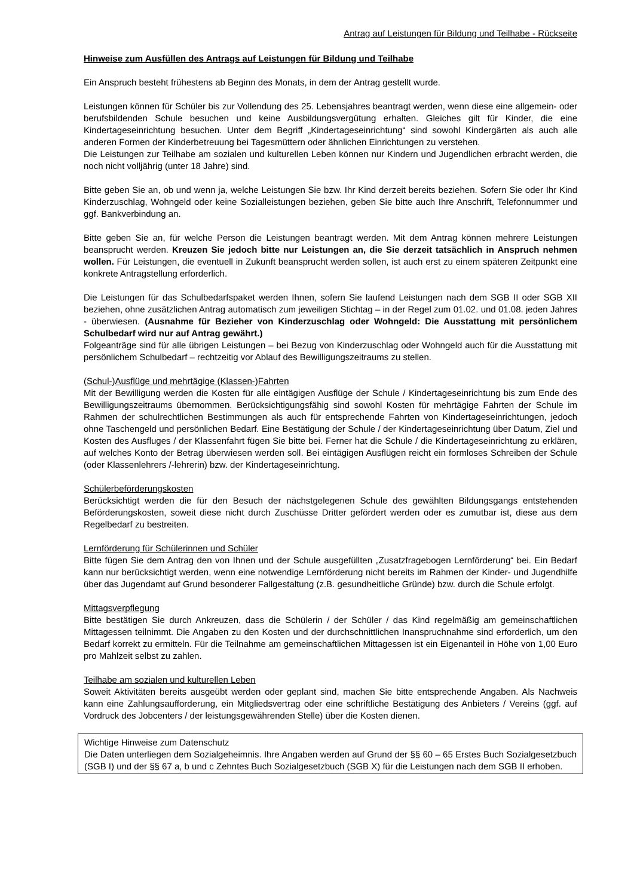Antrag auf Leistungen für Bildung und Teilhabe - Rückseite
Hinweise zum Ausfüllen des Antrags auf Leistungen für Bildung und Teilhabe
Ein Anspruch besteht frühestens ab Beginn des Monats, in dem der Antrag gestellt wurde.
Leistungen können für Schüler bis zur Vollendung des 25. Lebensjahres beantragt werden, wenn diese eine allgemein- oder berufsbildenden Schule besuchen und keine Ausbildungsvergütung erhalten. Gleiches gilt für Kinder, die eine Kindertageseinrichtung besuchen. Unter dem Begriff „Kindertageseinrichtung“ sind sowohl Kindergärten als auch alle anderen Formen der Kinderbetreuung bei Tagesmüttern oder ähnlichen Einrichtungen zu verstehen.
Die Leistungen zur Teilhabe am sozialen und kulturellen Leben können nur Kindern und Jugendlichen erbracht werden, die noch nicht volljährig (unter 18 Jahre) sind.
Bitte geben Sie an, ob und wenn ja, welche Leistungen Sie bzw. Ihr Kind derzeit bereits beziehen. Sofern Sie oder Ihr Kind Kinderzuschlag, Wohngeld oder keine Sozialleistungen beziehen, geben Sie bitte auch Ihre Anschrift, Telefonnummer und ggf. Bankverbindung an.
Bitte geben Sie an, für welche Person die Leistungen beantragt werden. Mit dem Antrag können mehrere Leistungen beansprucht werden. Kreuzen Sie jedoch bitte nur Leistungen an, die Sie derzeit tatsächlich in Anspruch nehmen wollen. Für Leistungen, die eventuell in Zukunft beansprucht werden sollen, ist auch erst zu einem späteren Zeitpunkt eine konkrete Antragstellung erforderlich.
Die Leistungen für das Schulbedarfspaket werden Ihnen, sofern Sie laufend Leistungen nach dem SGB II oder SGB XII beziehen, ohne zusätzlichen Antrag automatisch zum jeweiligen Stichtag – in der Regel zum 01.02. und 01.08. jeden Jahres - überwiesen. (Ausnahme für Bezieher von Kinderzuschlag oder Wohngeld: Die Ausstattung mit persönlichem Schulbedarf wird nur auf Antrag gewährt.)
Folgeanträge sind für alle übrigen Leistungen – bei Bezug von Kinderzuschlag oder Wohngeld auch für die Ausstattung mit persönlichem Schulbedarf – rechtzeitig vor Ablauf des Bewilligungszeitraums zu stellen.
(Schul-)Ausflüge und mehrtägige (Klassen-)Fahrten
Mit der Bewilligung werden die Kosten für alle eintägigen Ausflüge der Schule / Kindertageseinrichtung bis zum Ende des Bewilligungszeitraums übernommen. Berücksichtigungsfähig sind sowohl Kosten für mehrtägige Fahrten der Schule im Rahmen der schulrechtlichen Bestimmungen als auch für entsprechende Fahrten von Kindertageseinrichtungen, jedoch ohne Taschengeld und persönlichen Bedarf. Eine Bestätigung der Schule / der Kindertageseinrichtung über Datum, Ziel und Kosten des Ausfluges / der Klassenfahrt fügen Sie bitte bei. Ferner hat die Schule / die Kindertageseinrichtung zu erklären, auf welches Konto der Betrag überwiesen werden soll. Bei eintägigen Ausflügen reicht ein formloses Schreiben der Schule (oder Klassenlehrers /-lehrerin) bzw. der Kindertageseinrichtung.
Schülerbeförderungskosten
Berücksichtigt werden die für den Besuch der nächstgelegenen Schule des gewählten Bildungsgangs entstehenden Beförderungskosten, soweit diese nicht durch Zuschüsse Dritter gefördert werden oder es zumutbar ist, diese aus dem Regelbedarf zu bestreiten.
Lernförderung für Schülerinnen und Schüler
Bitte fügen Sie dem Antrag den von Ihnen und der Schule ausgefüllten „Zusatzfragebogen Lernförderung“ bei. Ein Bedarf kann nur berücksichtigt werden, wenn eine notwendige Lernförderung nicht bereits im Rahmen der Kinder- und Jugendhilfe über das Jugendamt auf Grund besonderer Fallgestaltung (z.B. gesundheitliche Gründe) bzw. durch die Schule erfolgt.
Mittagsverpflegung
Bitte bestätigen Sie durch Ankreuzen, dass die Schülerin / der Schüler / das Kind regelmäßig am gemeinschaftlichen Mittagessen teilnimmt. Die Angaben zu den Kosten und der durchschnittlichen Inanspruchnahme sind erforderlich, um den Bedarf korrekt zu ermitteln. Für die Teilnahme am gemeinschaftlichen Mittagessen ist ein Eigenanteil in Höhe von 1,00 Euro pro Mahlzeit selbst zu zahlen.
Teilhabe am sozialen und kulturellen Leben
Soweit Aktivitäten bereits ausgeübt werden oder geplant sind, machen Sie bitte entsprechende Angaben. Als Nachweis kann eine Zahlungsaufforderung, ein Mitgliedsvertrag oder eine schriftliche Bestätigung des Anbieters / Vereins (ggf. auf Vordruck des Jobcenters / der leistungsgewährenden Stelle) über die Kosten dienen.
Wichtige Hinweise zum Datenschutz
Die Daten unterliegen dem Sozialgeheimnis. Ihre Angaben werden auf Grund der §§ 60 – 65 Erstes Buch Sozialgesetzbuch (SGB I) und der §§ 67 a, b und c Zehntes Buch Sozialgesetzbuch (SGB X) für die Leistungen nach dem SGB II erhoben.